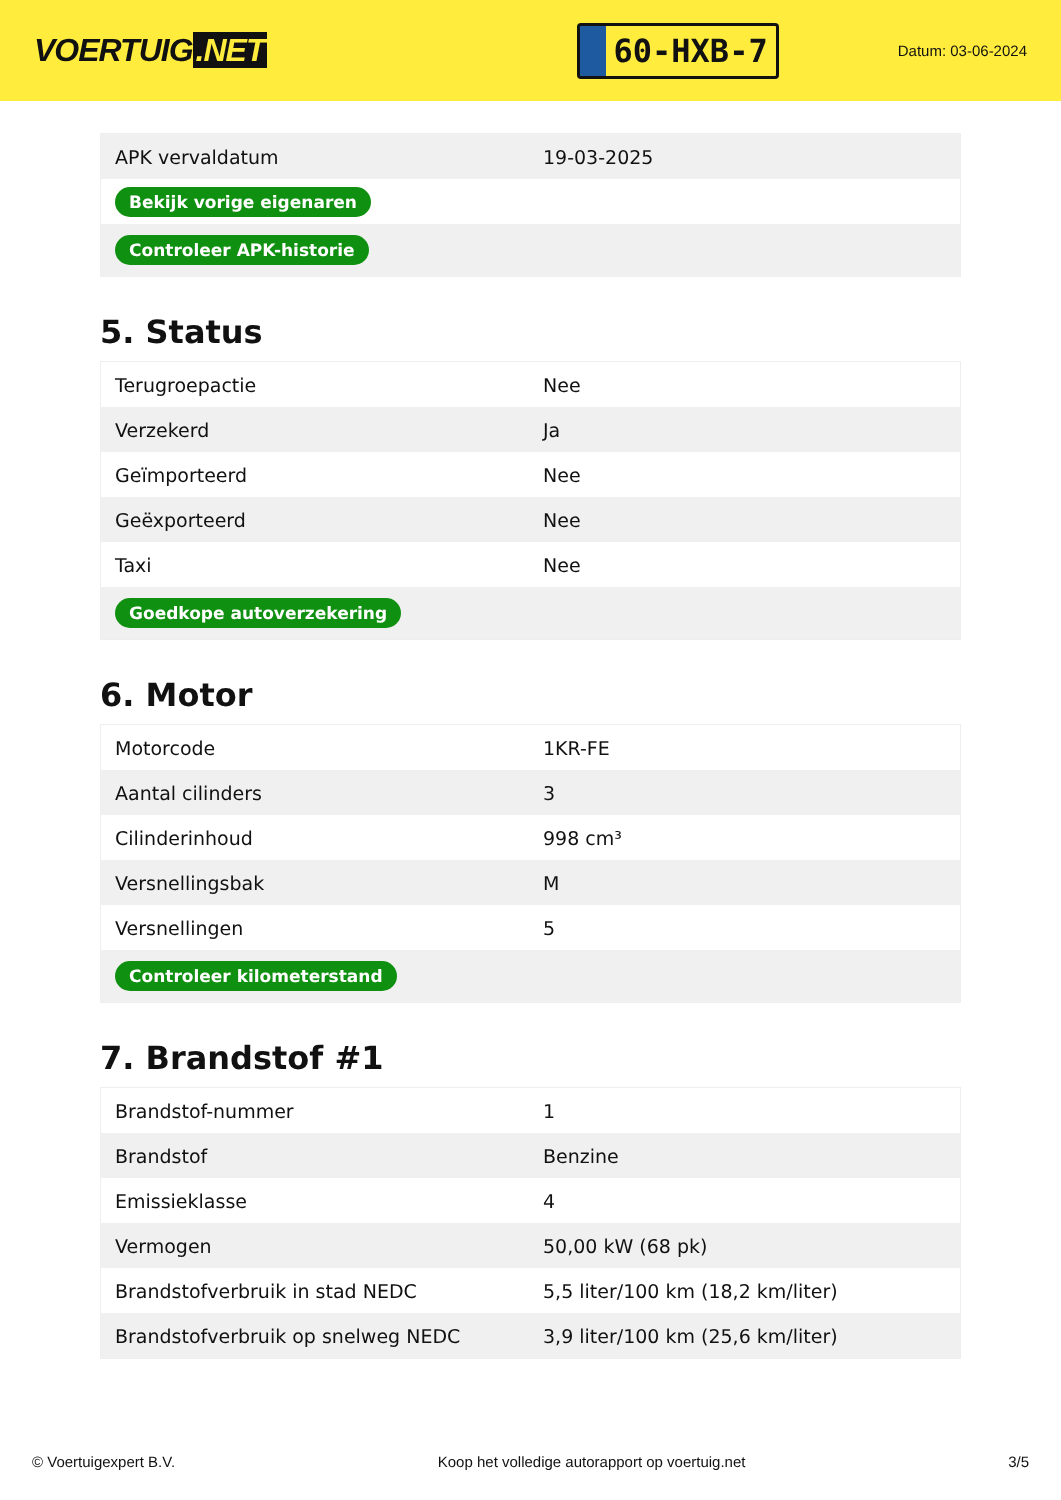VOERTUIG.NET
60-HXB-7
Datum: 03-06-2024
| APK vervaldatum | 19-03-2025 |
| Bekijk vorige eigenaren | |
| Controleer APK-historie | |
5. Status
| Terugroepactie | Nee |
| Verzekerd | Ja |
| Geïmporteerd | Nee |
| Geëxporteerd | Nee |
| Taxi | Nee |
| Goedkope autoverzekering | |
6. Motor
| Motorcode | 1KR-FE |
| Aantal cilinders | 3 |
| Cilinderinhoud | 998 cm³ |
| Versnellingsbak | M |
| Versnellingen | 5 |
| Controleer kilometerstand | |
7. Brandstof #1
| Brandstof-nummer | 1 |
| Brandstof | Benzine |
| Emissieklasse | 4 |
| Vermogen | 50,00 kW (68 pk) |
| Brandstofverbruik in stad NEDC | 5,5 liter/100 km (18,2 km/liter) |
| Brandstofverbruik op snelweg NEDC | 3,9 liter/100 km (25,6 km/liter) |
© Voertuigexpert B.V. Koop het volledige autorapport op voertuig.net 3/5